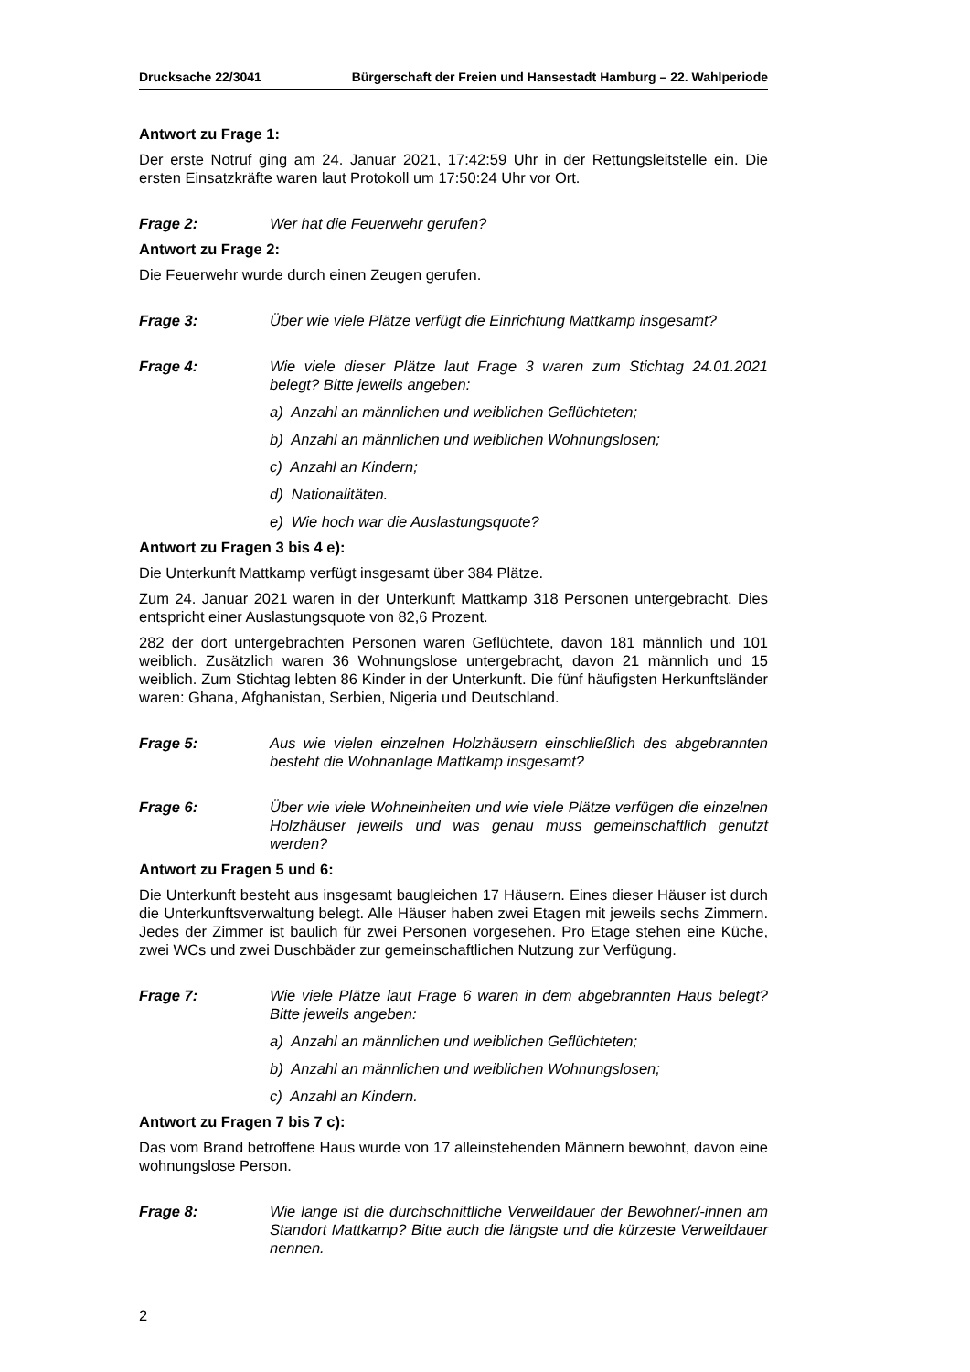Drucksache 22/3041 Bürgerschaft der Freien und Hansestadt Hamburg – 22. Wahlperiode
Antwort zu Frage 1:
Der erste Notruf ging am 24. Januar 2021, 17:42:59 Uhr in der Rettungsleitstelle ein. Die ersten Einsatzkräfte waren laut Protokoll um 17:50:24 Uhr vor Ort.
Frage 2: Wer hat die Feuerwehr gerufen?
Antwort zu Frage 2:
Die Feuerwehr wurde durch einen Zeugen gerufen.
Frage 3: Über wie viele Plätze verfügt die Einrichtung Mattkamp insgesamt?
Frage 4: Wie viele dieser Plätze laut Frage 3 waren zum Stichtag 24.01.2021 belegt? Bitte jeweils angeben:
a) Anzahl an männlichen und weiblichen Geflüchteten;
b) Anzahl an männlichen und weiblichen Wohnungslosen;
c) Anzahl an Kindern;
d) Nationalitäten.
e) Wie hoch war die Auslastungsquote?
Antwort zu Fragen 3 bis 4 e):
Die Unterkunft Mattkamp verfügt insgesamt über 384 Plätze.
Zum 24. Januar 2021 waren in der Unterkunft Mattkamp 318 Personen untergebracht. Dies entspricht einer Auslastungsquote von 82,6 Prozent.
282 der dort untergebrachten Personen waren Geflüchtete, davon 181 männlich und 101 weiblich. Zusätzlich waren 36 Wohnungslose untergebracht, davon 21 männlich und 15 weiblich. Zum Stichtag lebten 86 Kinder in der Unterkunft. Die fünf häufigsten Herkunftsländer waren: Ghana, Afghanistan, Serbien, Nigeria und Deutschland.
Frage 5: Aus wie vielen einzelnen Holzhäusern einschließlich des abgebrannten besteht die Wohnanlage Mattkamp insgesamt?
Frage 6: Über wie viele Wohneinheiten und wie viele Plätze verfügen die einzelnen Holzhäuser jeweils und was genau muss gemeinschaftlich genutzt werden?
Antwort zu Fragen 5 und 6:
Die Unterkunft besteht aus insgesamt baugleichen 17 Häusern. Eines dieser Häuser ist durch die Unterkunftsverwaltung belegt. Alle Häuser haben zwei Etagen mit jeweils sechs Zimmern. Jedes der Zimmer ist baulich für zwei Personen vorgesehen. Pro Etage stehen eine Küche, zwei WCs und zwei Duschbäder zur gemeinschaftlichen Nutzung zur Verfügung.
Frage 7: Wie viele Plätze laut Frage 6 waren in dem abgebrannten Haus belegt? Bitte jeweils angeben:
a) Anzahl an männlichen und weiblichen Geflüchteten;
b) Anzahl an männlichen und weiblichen Wohnungslosen;
c) Anzahl an Kindern.
Antwort zu Fragen 7 bis 7 c):
Das vom Brand betroffene Haus wurde von 17 alleinstehenden Männern bewohnt, davon eine wohnungslose Person.
Frage 8: Wie lange ist die durchschnittliche Verweildauer der Bewohner/-innen am Standort Mattkamp? Bitte auch die längste und die kürzeste Verweildauer nennen.
2